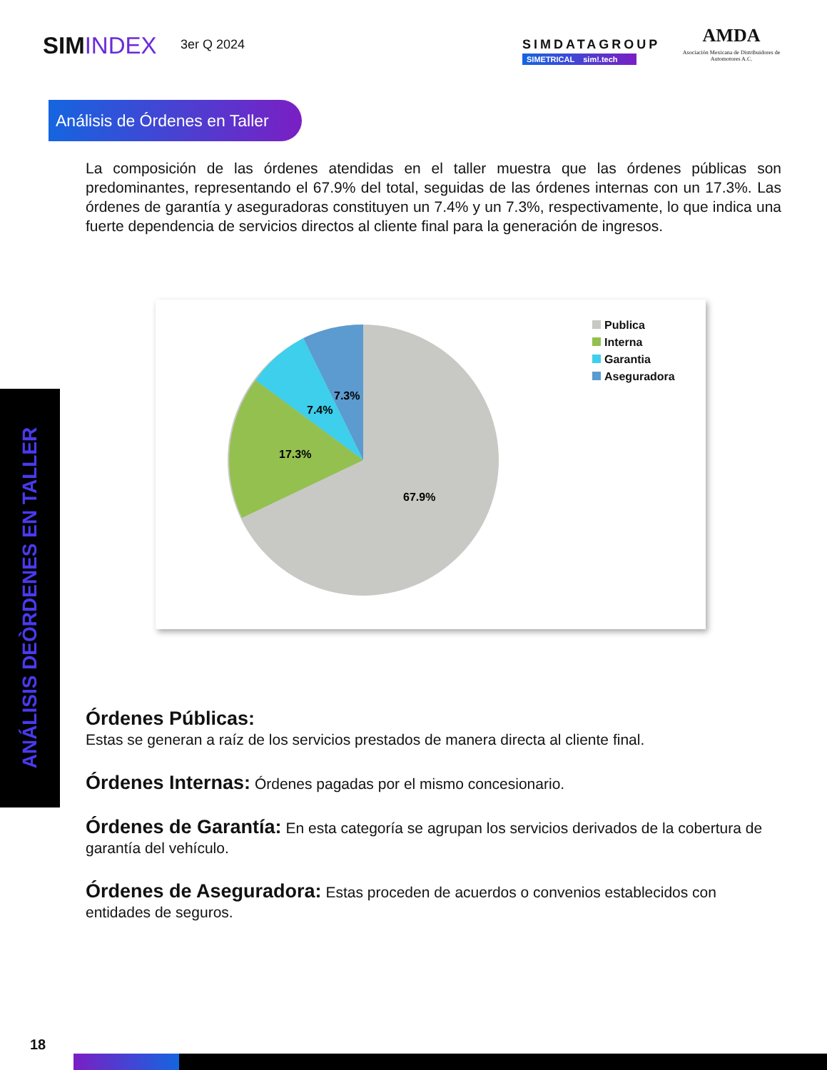SIMINDEX 3er Q 2024
SIMDATAGROUP
SIMETRICAL sim!.tech
AMDA
Asociación Mexicana de Distribuidores de Automotores A.C.
Análisis de Órdenes en Taller
La composición de las órdenes atendidas en el taller muestra que las órdenes públicas son predominantes, representando el 67.9% del total, seguidas de las órdenes internas con un 17.3%. Las órdenes de garantía y aseguradoras constituyen un 7.4% y un 7.3%, respectivamente, lo que indica una fuerte dependencia de servicios directos al cliente final para la generación de ingresos.
7.3%
7.4%
17.3%
67.9%
Publica
Interna
Garantia
Aseguradora
ANÁLISIS DEÒRDENES EN TALLER
Órdenes Públicas:
Estas se generan a raíz de los servicios prestados de manera directa al cliente final.
Órdenes Internas: Órdenes pagadas por el mismo concesionario.
Órdenes de Garantía: En esta categoría se agrupan los servicios derivados de la cobertura de garantía del vehículo.
Órdenes de Aseguradora: Estas proceden de acuerdos o convenios establecidos con entidades de seguros.
18